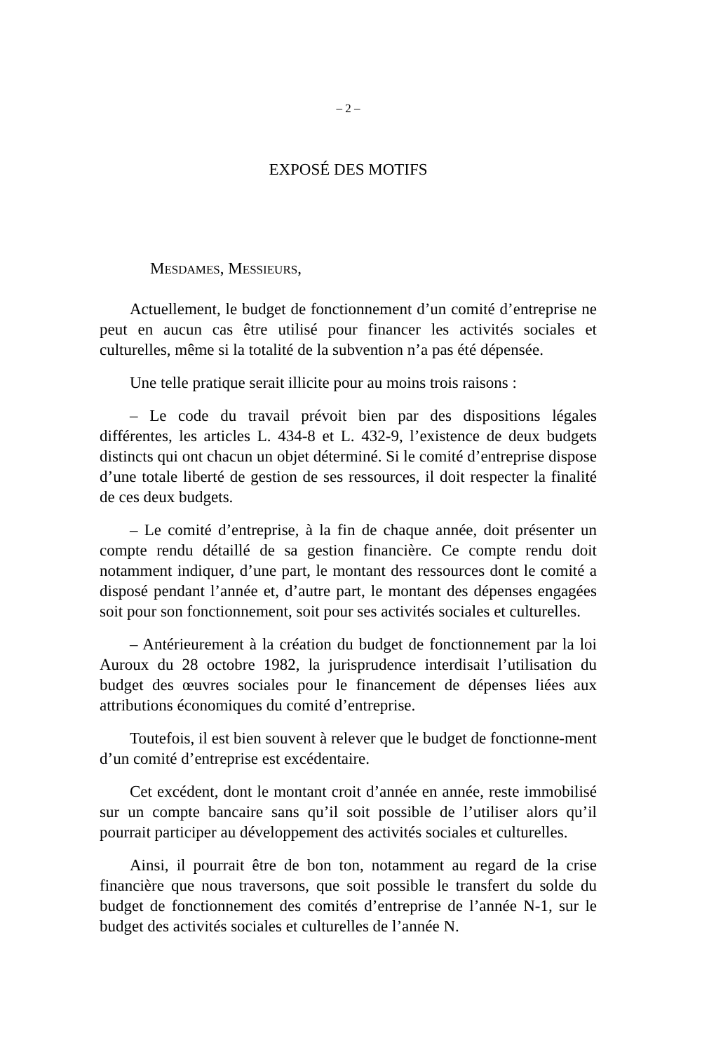– 2 –
EXPOSÉ DES MOTIFS
MESDAMES, MESSIEURS,
Actuellement, le budget de fonctionnement d’un comité d’entreprise ne peut en aucun cas être utilisé pour financer les activités sociales et culturelles, même si la totalité de la subvention n’a pas été dépensée.
Une telle pratique serait illicite pour au moins trois raisons :
– Le code du travail prévoit bien par des dispositions légales différentes, les articles L. 434-8 et L. 432-9, l’existence de deux budgets distincts qui ont chacun un objet déterminé. Si le comité d’entreprise dispose d’une totale liberté de gestion de ses ressources, il doit respecter la finalité de ces deux budgets.
– Le comité d’entreprise, à la fin de chaque année, doit présenter un compte rendu détaillé de sa gestion financière. Ce compte rendu doit notamment indiquer, d’une part, le montant des ressources dont le comité a disposé pendant l’année et, d’autre part, le montant des dépenses engagées soit pour son fonctionnement, soit pour ses activités sociales et culturelles.
– Antérieurement à la création du budget de fonctionnement par la loi Auroux du 28 octobre 1982, la jurisprudence interdisait l’utilisation du budget des œuvres sociales pour le financement de dépenses liées aux attributions économiques du comité d’entreprise.
Toutefois, il est bien souvent à relever que le budget de fonctionne-ment d’un comité d’entreprise est excédentaire.
Cet excédent, dont le montant croit d’année en année, reste immobilisé sur un compte bancaire sans qu’il soit possible de l’utiliser alors qu’il pourrait participer au développement des activités sociales et culturelles.
Ainsi, il pourrait être de bon ton, notamment au regard de la crise financière que nous traversons, que soit possible le transfert du solde du budget de fonctionnement des comités d’entreprise de l’année N-1, sur le budget des activités sociales et culturelles de l’année N.